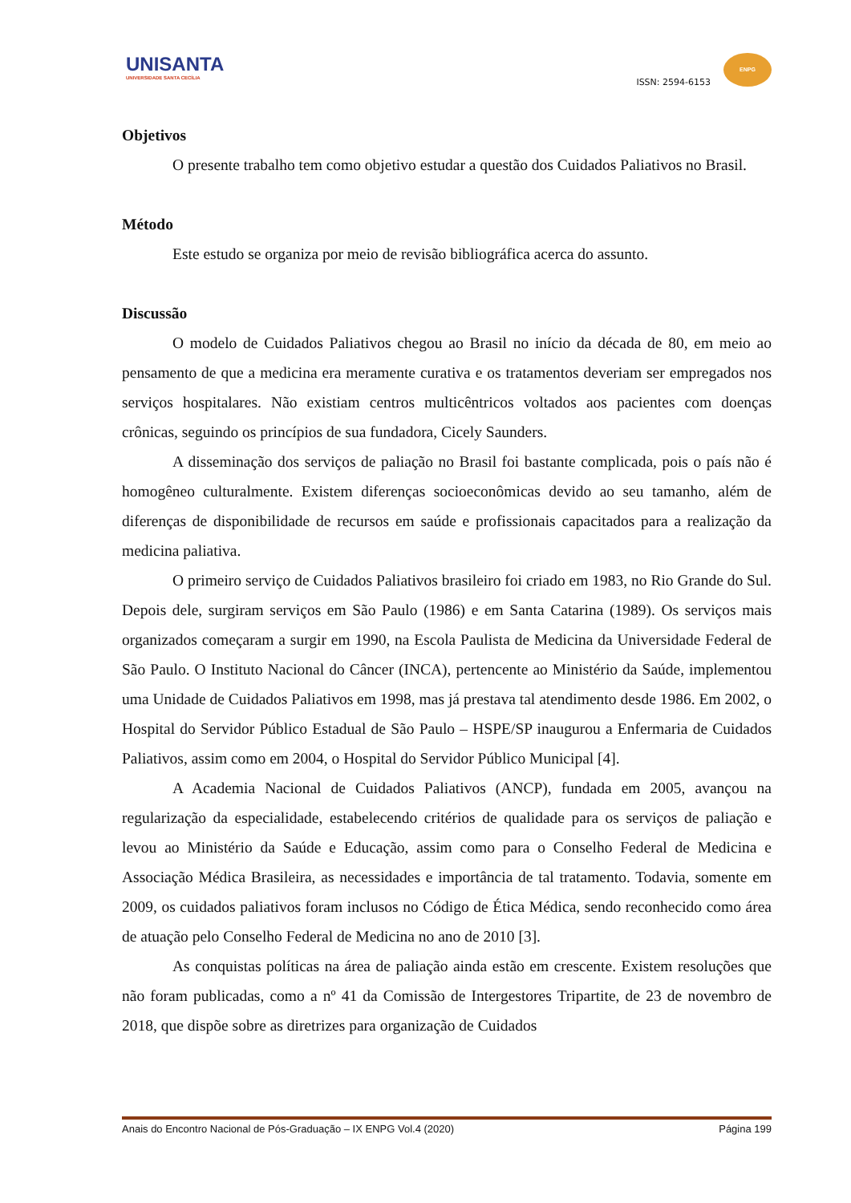UNISANTA
UNIVERSIDADE SANTA CECÍLIA
ISSN: 2594-6153
ENPG
Objetivos
O presente trabalho tem como objetivo estudar a questão dos Cuidados Paliativos no Brasil.
Método
Este estudo se organiza por meio de revisão bibliográfica acerca do assunto.
Discussão
O modelo de Cuidados Paliativos chegou ao Brasil no início da década de 80, em meio ao pensamento de que a medicina era meramente curativa e os tratamentos deveriam ser empregados nos serviços hospitalares. Não existiam centros multicêntricos voltados aos pacientes com doenças crônicas, seguindo os princípios de sua fundadora, Cicely Saunders.
A disseminação dos serviços de paliação no Brasil foi bastante complicada, pois o país não é homogêneo culturalmente. Existem diferenças socioeconômicas devido ao seu tamanho, além de diferenças de disponibilidade de recursos em saúde e profissionais capacitados para a realização da medicina paliativa.
O primeiro serviço de Cuidados Paliativos brasileiro foi criado em 1983, no Rio Grande do Sul. Depois dele, surgiram serviços em São Paulo (1986) e em Santa Catarina (1989). Os serviços mais organizados começaram a surgir em 1990, na Escola Paulista de Medicina da Universidade Federal de São Paulo. O Instituto Nacional do Câncer (INCA), pertencente ao Ministério da Saúde, implementou uma Unidade de Cuidados Paliativos em 1998, mas já prestava tal atendimento desde 1986. Em 2002, o Hospital do Servidor Público Estadual de São Paulo – HSPE/SP inaugurou a Enfermaria de Cuidados Paliativos, assim como em 2004, o Hospital do Servidor Público Municipal [4].
A Academia Nacional de Cuidados Paliativos (ANCP), fundada em 2005, avançou na regularização da especialidade, estabelecendo critérios de qualidade para os serviços de paliação e levou ao Ministério da Saúde e Educação, assim como para o Conselho Federal de Medicina e Associação Médica Brasileira, as necessidades e importância de tal tratamento. Todavia, somente em 2009, os cuidados paliativos foram inclusos no Código de Ética Médica, sendo reconhecido como área de atuação pelo Conselho Federal de Medicina no ano de 2010 [3].
As conquistas políticas na área de paliação ainda estão em crescente. Existem resoluções que não foram publicadas, como a nº 41 da Comissão de Intergestores Tripartite, de 23 de novembro de 2018, que dispõe sobre as diretrizes para organização de Cuidados
Anais do Encontro Nacional de Pós-Graduação – IX ENPG Vol.4 (2020) Página 199